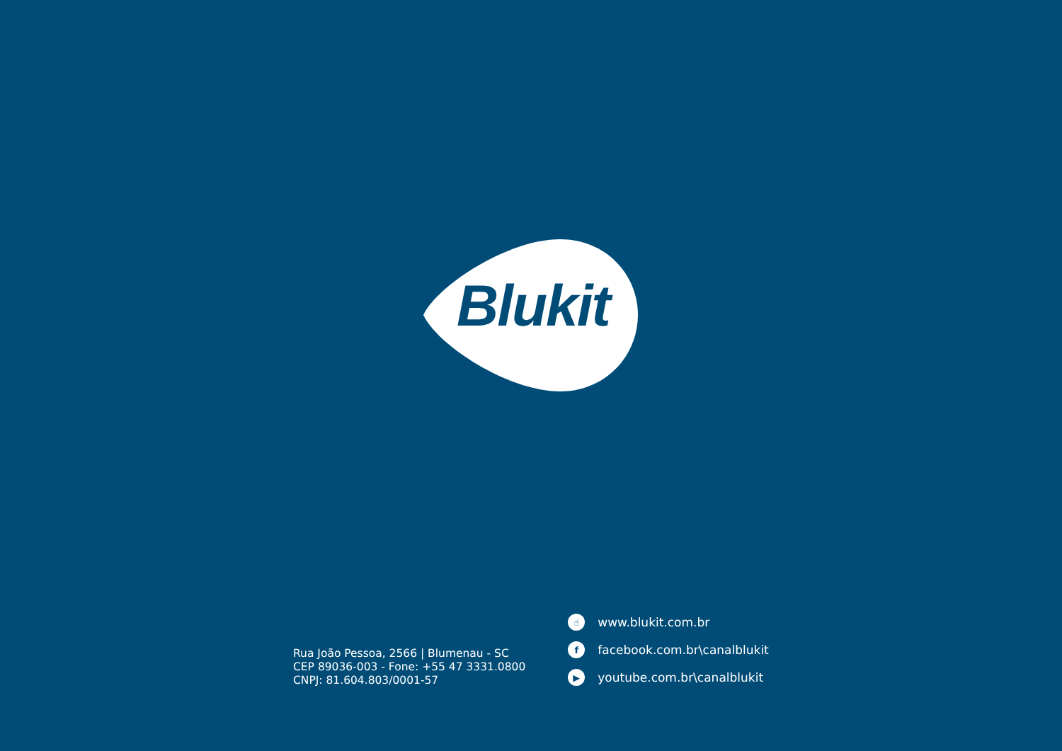Blukit
Rua João Pessoa, 2566 | Blumenau - SC
CEP 89036-003 - Fone: +55 47 3331.0800
CNPJ: 81.604.803/0001-57
☝ www.blukit.com.br
ffacebook.com.br\canalblukit
▶ youtube.com.br\canalblukit